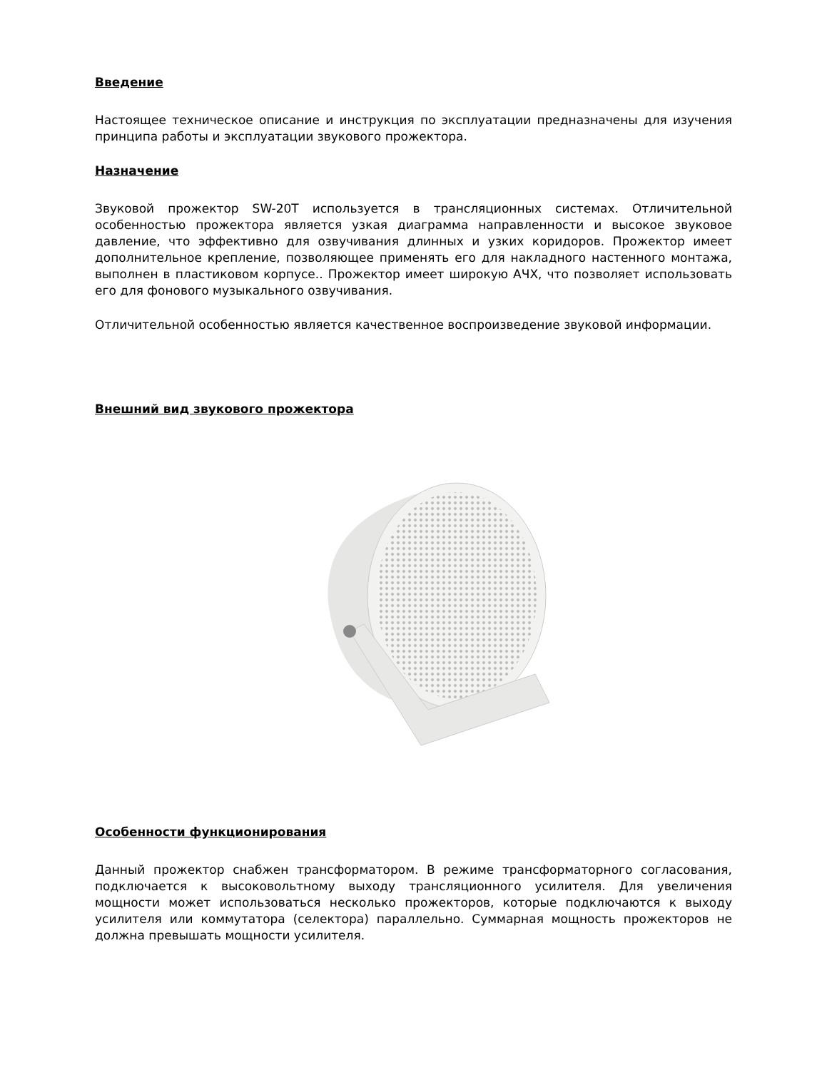Введение
Настоящее техническое описание и инструкция по эксплуатации предназначены для изучения принципа работы и эксплуатации звукового прожектора.
Назначение
Звуковой прожектор SW-20T используется в трансляционных системах. Отличительной особенностью прожектора является узкая диаграмма направленности и высокое звуковое давление, что эффективно для озвучивания длинных и узких коридоров. Прожектор имеет дополнительное крепление, позволяющее применять его для накладного настенного монтажа, выполнен в пластиковом корпусе.. Прожектор имеет широкую АЧХ, что позволяет использовать его для фонового музыкального озвучивания.
Отличительной особенностью является качественное воспроизведение звуковой информации.
Внешний вид звукового прожектора
Особенности функционирования
Данный прожектор снабжен трансформатором. В режиме трансформаторного согласования, подключается к высоковольтному выходу трансляционного усилителя. Для увеличения мощности может использоваться несколько прожекторов, которые подключаются к выходу усилителя или коммутатора (селектора) параллельно. Суммарная мощность прожекторов не должна превышать мощности усилителя.